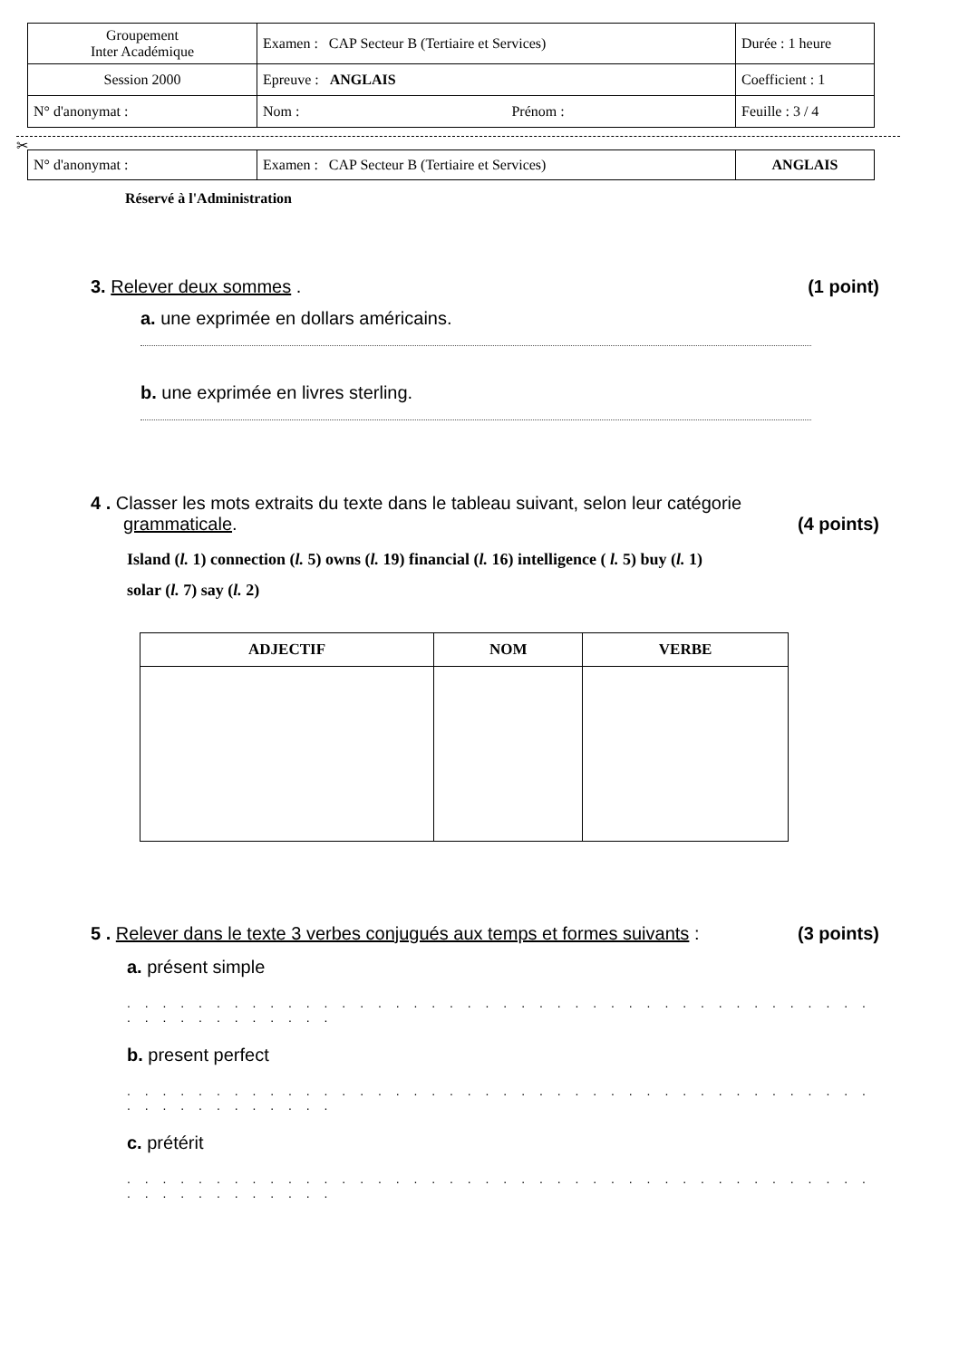| Groupement Inter Académique | Examen : CAP Secteur B (Tertiaire et Services) | Durée : 1 heure |
| Session 2000 | Epreuve : ANGLAIS | Coefficient : 1 |
| N° d'anonymat : | Nom : Prénom : | Feuille : 3 / 4 |
✂
| N° d'anonymat : | Examen : CAP Secteur B (Tertiaire et Services) | ANGLAIS |
Réservé à l'Administration
3. Relever deux sommes . (1 point)
a. une exprimée en dollars américains.
b. une exprimée en livres sterling.
4 . Classer les mots extraits du texte dans le tableau suivant, selon leur catégorie
grammaticale. (4 points)
Island (l. 1) connection (l. 5) owns (l. 19) financial (l. 16) intelligence ( l. 5) buy (l. 1)
solar (l. 7) say (l. 2)
| ADJECTIF | NOM | VERBE |
| --- | --- | --- |
5 . Relever dans le texte 3 verbes conjugués aux temps et formes suivants :
(3 points)
a. présent simple
. . . . . . . . . . . . . . . . . . . . . . . . . . . . . . . . . . . . . . . . . . . . . . . . . . . . . .
b. present perfect
. . . . . . . . . . . . . . . . . . . . . . . . . . . . . . . . . . . . . . . . . . . . . . . . . . . . . .
c. prétérit
. . . . . . . . . . . . . . . . . . . . . . . . . . . . . . . . . . . . . . . . . . . . . . . . . . . . . .